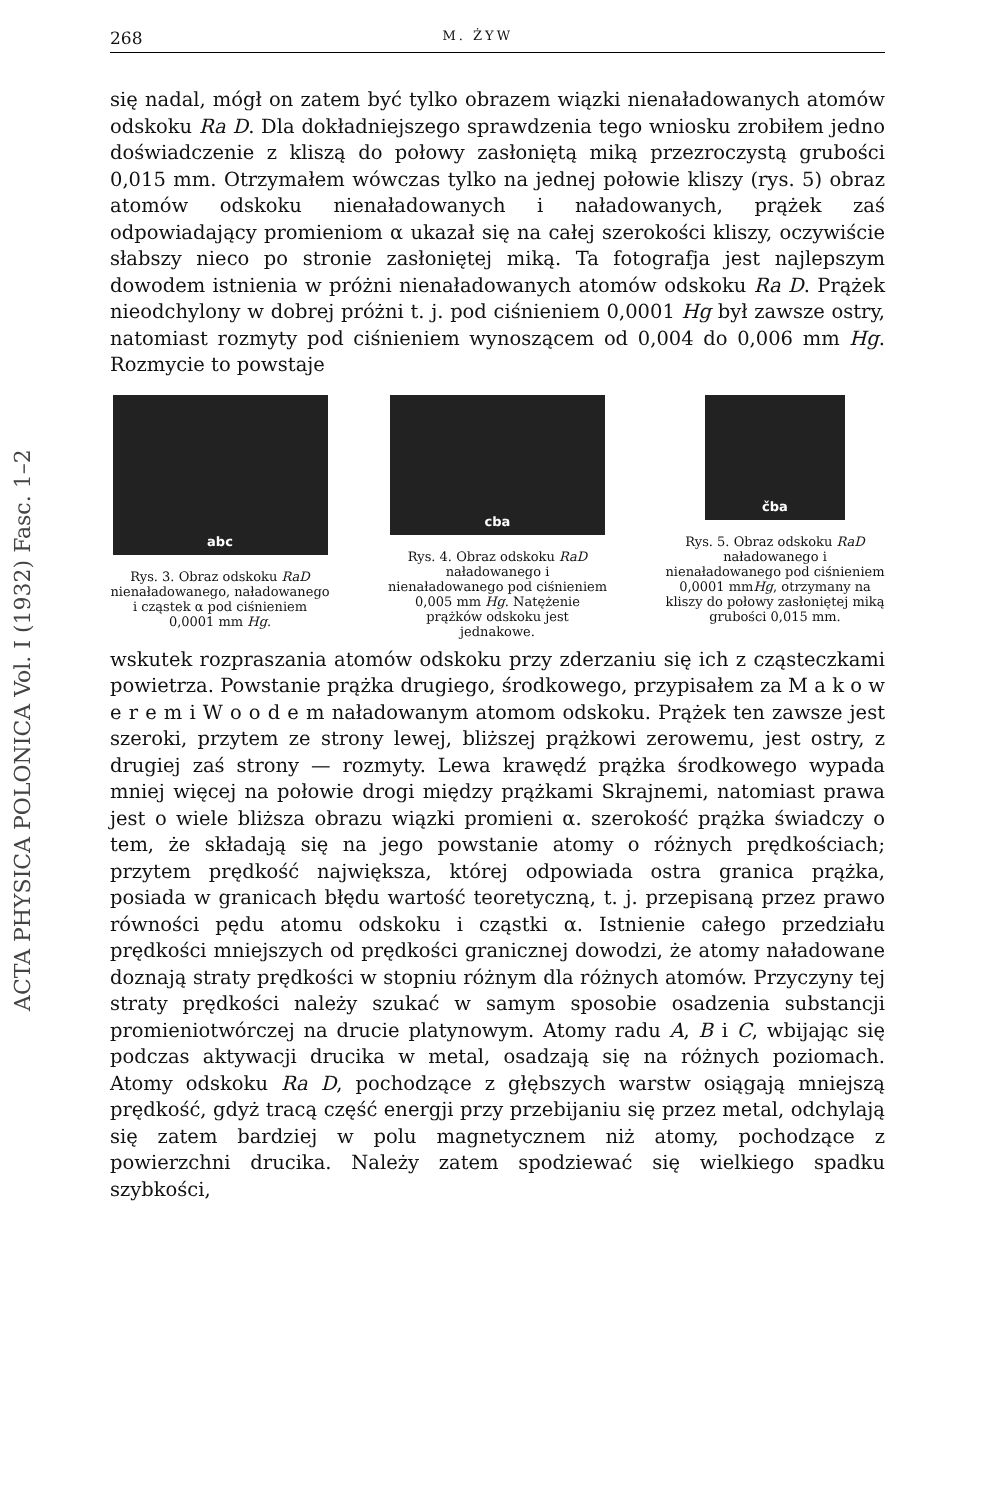ACTA PHYSICA POLONICA Vol. I (1932) Fasc. 1–2
268 M. ŻYW
się nadal, mógł on zatem być tylko obrazem wiązki nienaładowanych atomów odskoku Ra D. Dla dokładniejszego sprawdzenia tego wniosku zrobiłem jedno doświadczenie z kliszą do połowy zasłoniętą miką przezroczystą grubości 0,015 mm. Otrzymałem wówczas tylko na jednej połowie kliszy (rys. 5) obraz atomów odskoku nienaładowanych i naładowanych, prążek zaś odpowiadający promieniom α ukazał się na całej szerokości kliszy, oczywiście słabszy nieco po stronie zasłoniętej miką. Ta fotografja jest najlepszym dowodem istnienia w próżni nienaładowanych atomów odskoku Ra D. Prążek nieodchylony w dobrej próżni t. j. pod ciśnieniem 0,0001 Hg był zawsze ostry, natomiast rozmyty pod ciśnieniem wynoszącem od 0,004 do 0,006 mm Hg. Rozmycie to powstaje
abc
Rys. 3. Obraz odskoku RaD nienaładowanego, naładowanego i cząstek α pod ciśnieniem 0,0001 mm Hg.
cba
Rys. 4. Obraz odskoku RaD naładowanego i nienaładowanego pod ciśnieniem 0,005 mm Hg. Natężenie prążków odskoku jest jednakowe.
čba
Rys. 5. Obraz odskoku RaD naładowanego i nienaładowanego pod ciśnieniem 0,0001 mmHg, otrzymany na kliszy do połowy zasłoniętej miką grubości 0,015 mm.
wskutek rozpraszania atomów odskoku przy zderzaniu się ich z cząsteczkami powietrza. Powstanie prążka drugiego, środkowego, przypisałem za M a k o w e r e m i W o o d e m naładowanym atomom odskoku. Prążek ten zawsze jest szeroki, przytem ze strony lewej, bliższej prążkowi zerowemu, jest ostry, z drugiej zaś strony — rozmyty. Lewa krawędź prążka środkowego wypada mniej więcej na połowie drogi między prążkami Skrajnemi, natomiast prawa jest o wiele bliższa obrazu wiązki promieni α. szerokość prążka świadczy o tem, że składają się na jego powstanie atomy o różnych prędkościach; przytem prędkość największa, której odpowiada ostra granica prążka, posiada w granicach błędu wartość teoretyczną, t. j. przepisaną przez prawo równości pędu atomu odskoku i cząstki α. Istnienie całego przedziału prędkości mniejszych od prędkości granicznej dowodzi, że atomy naładowane doznają straty prędkości w stopniu różnym dla różnych atomów. Przyczyny tej straty prędkości należy szukać w samym sposobie osadzenia substancji promieniotwórczej na drucie platynowym. Atomy radu A, B i C, wbijając się podczas aktywacji drucika w metal, osadzają się na różnych poziomach. Atomy odskoku Ra D, pochodzące z głębszych warstw osiągają mniejszą prędkość, gdyż tracą część energji przy przebijaniu się przez metal, odchylają się zatem bardziej w polu magnetycznem niż atomy, pochodzące z powierzchni drucika. Należy zatem spodziewać się wielkiego spadku szybkości,